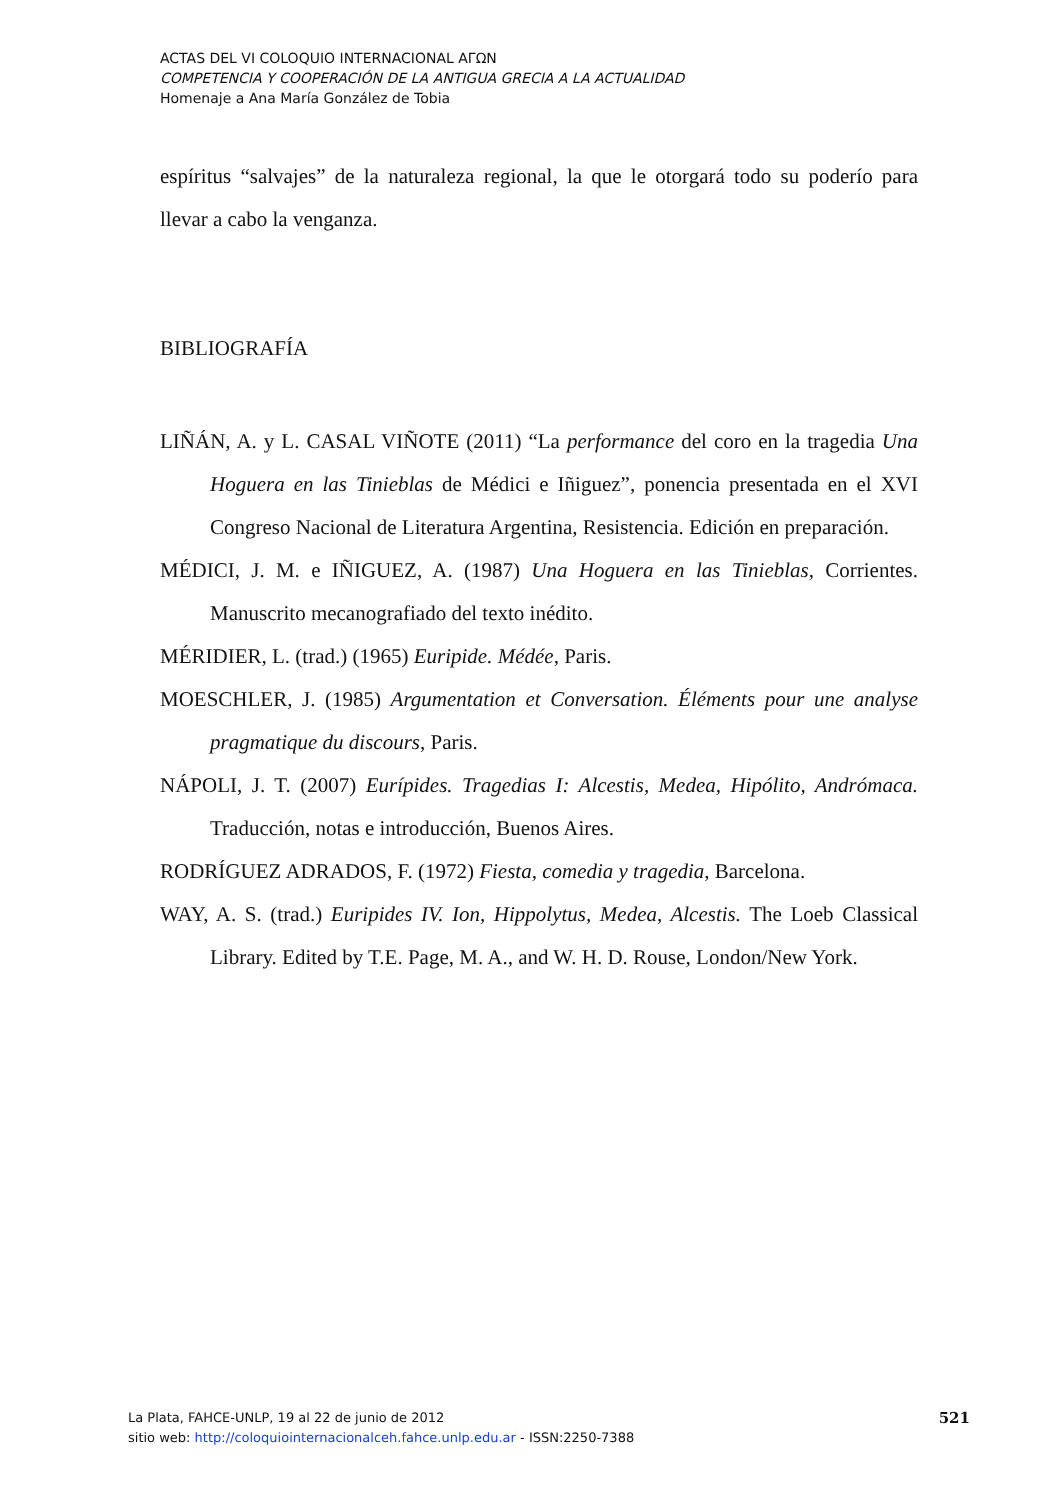ACTAS DEL VI COLOQUIO INTERNACIONAL ΑΓΩΝ
COMPETENCIA Y COOPERACIÓN DE LA ANTIGUA GRECIA A LA ACTUALIDAD
Homenaje a Ana María González de Tobia
espíritus “salvajes” de la naturaleza regional, la que le otorgará todo su poderío para llevar a cabo la venganza.
BIBLIOGRAFÍA
LIÑÁN, A. y L. CASAL VIÑOTE (2011) “La performance del coro en la tragedia Una Hoguera en las Tinieblas de Médici e Iñiguez”, ponencia presentada en el XVI Congreso Nacional de Literatura Argentina, Resistencia. Edición en preparación.
MÉDICI, J. M. e IÑIGUEZ, A. (1987) Una Hoguera en las Tinieblas, Corrientes. Manuscrito mecanografiado del texto inédito.
MÉRIDIER, L. (trad.) (1965) Euripide. Médée, Paris.
MOESCHLER, J. (1985) Argumentation et Conversation. Éléments pour une analyse pragmatique du discours, Paris.
NÁPOLI, J. T. (2007) Eurípides. Tragedias I: Alcestis, Medea, Hipólito, Andrómaca. Traducción, notas e introducción, Buenos Aires.
RODRÍGUEZ ADRADOS, F. (1972) Fiesta, comedia y tragedia, Barcelona.
WAY, A. S. (trad.) Euripides IV. Ion, Hippolytus, Medea, Alcestis. The Loeb Classical Library. Edited by T.E. Page, M. A., and W. H. D. Rouse, London/New York.
La Plata, FAHCE-UNLP, 19 al 22 de junio de 2012
sitio web: http://coloquiointernacionalceh.fahce.unlp.edu.ar - ISSN:2250-7388
521